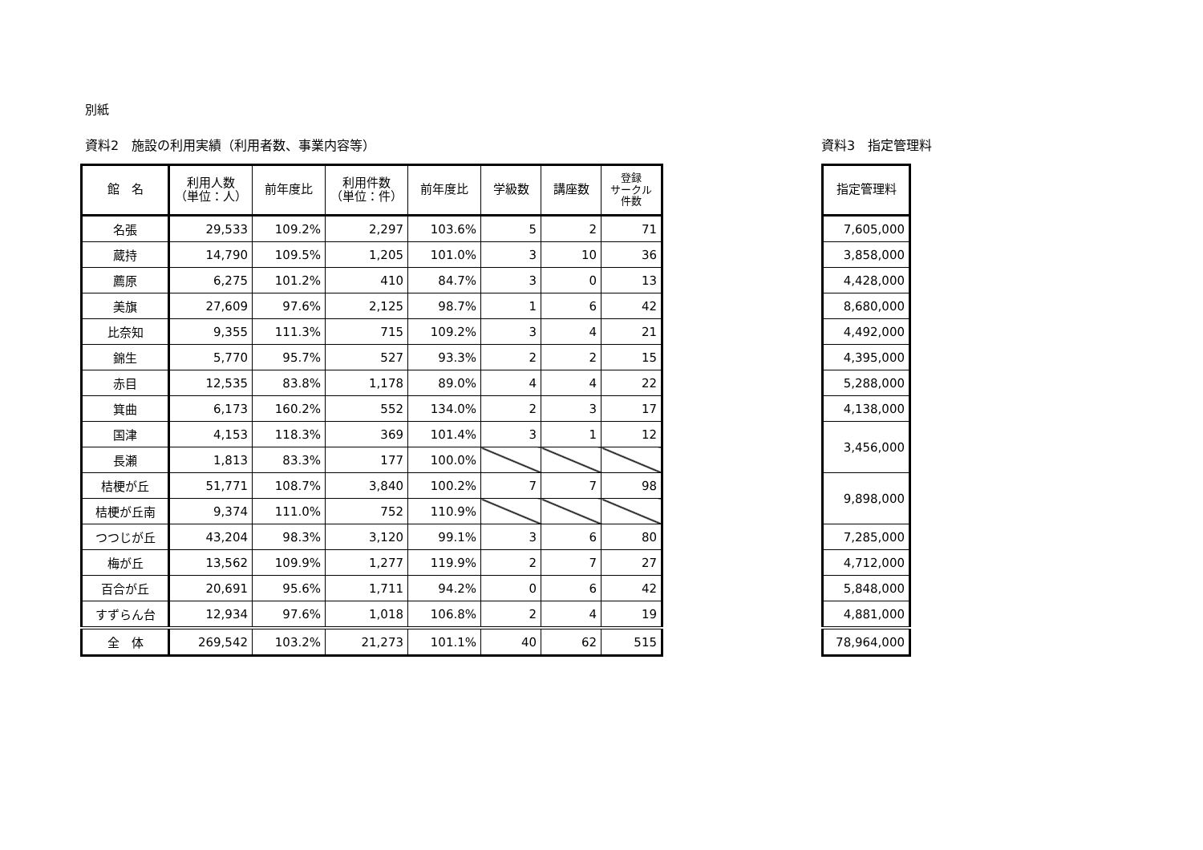別紙
資料2　施設の利用実績（利用者数、事業内容等）
| 館 名 | 利用人数 （単位：人） | 前年度比 | 利用件数 （単位：件） | 前年度比 | 学級数 | 講座数 | 登録 サークル 件数 |
| --- | --- | --- | --- | --- | --- | --- | --- |
| 名張 | 29,533 | 109.2% | 2,297 | 103.6% | 5 | 2 | 71 |
| 蔵持 | 14,790 | 109.5% | 1,205 | 101.0% | 3 | 10 | 36 |
| 薦原 | 6,275 | 101.2% | 410 | 84.7% | 3 | 0 | 13 |
| 美旗 | 27,609 | 97.6% | 2,125 | 98.7% | 1 | 6 | 42 |
| 比奈知 | 9,355 | 111.3% | 715 | 109.2% | 3 | 4 | 21 |
| 錦生 | 5,770 | 95.7% | 527 | 93.3% | 2 | 2 | 15 |
| 赤目 | 12,535 | 83.8% | 1,178 | 89.0% | 4 | 4 | 22 |
| 箕曲 | 6,173 | 160.2% | 552 | 134.0% | 2 | 3 | 17 |
| 国津 | 4,153 | 118.3% | 369 | 101.4% | 3 | 1 | 12 |
| 長瀬 | 1,813 | 83.3% | 177 | 100.0% | | | |
| 桔梗が丘 | 51,771 | 108.7% | 3,840 | 100.2% | 7 | 7 | 98 |
| 桔梗が丘南 | 9,374 | 111.0% | 752 | 110.9% | | | |
| つつじが丘 | 43,204 | 98.3% | 3,120 | 99.1% | 3 | 6 | 80 |
| 梅が丘 | 13,562 | 109.9% | 1,277 | 119.9% | 2 | 7 | 27 |
| 百合が丘 | 20,691 | 95.6% | 1,711 | 94.2% | 0 | 6 | 42 |
| すずらん台 | 12,934 | 97.6% | 1,018 | 106.8% | 2 | 4 | 19 |
| 全 体 | 269,542 | 103.2% | 21,273 | 101.1% | 40 | 62 | 515 |
資料3　指定管理料
| 指定管理料 |
| --- |
| 7,605,000 |
| 3,858,000 |
| 4,428,000 |
| 8,680,000 |
| 4,492,000 |
| 4,395,000 |
| 5,288,000 |
| 4,138,000 |
| 3,456,000 |
| 9,898,000 |
| 7,285,000 |
| 4,712,000 |
| 5,848,000 |
| 4,881,000 |
| 78,964,000 |